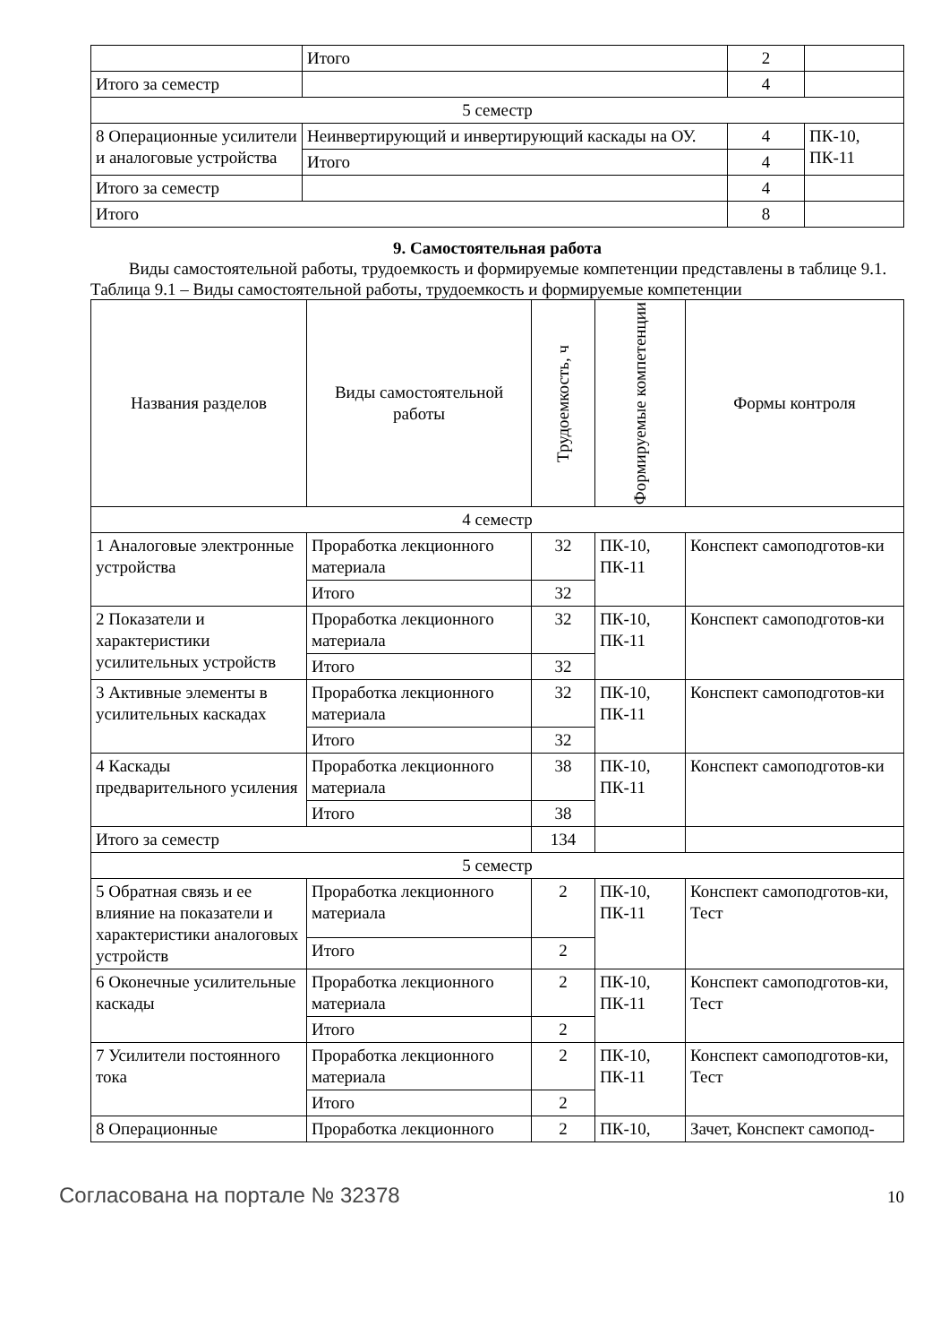| | Итого | 2 | |
| Итого за семестр | | 4 | |
| 5 семестр | | | |
| 8 Операционные усилители и аналоговые устройства | Неинвертирующий и инвертирующий каскады на ОУ. | 4 | ПК-10, ПК-11 |
| | Итого | 4 | |
| Итого за семестр | | 4 | |
| Итого | | 8 | |
9. Самостоятельная работа
Виды самостоятельной работы, трудоемкость и формируемые компетенции представлены в таблице 9.1.
Таблица 9.1 – Виды самостоятельной работы, трудоемкость и формируемые компетенции
| Названия разделов | Виды самостоятельной работы | Трудоемкость, ч | Формируемые компетенции | Формы контроля |
| --- | --- | --- | --- | --- |
| 4 семестр | | | | |
| 1 Аналоговые электронные устройства | Проработка лекционного материала | 32 | ПК-10, ПК-11 | Конспект самоподготов-ки |
| | Итого | 32 | | |
| 2 Показатели и характеристики усилительных устройств | Проработка лекционного материала | 32 | ПК-10, ПК-11 | Конспект самоподготов-ки |
| | Итого | 32 | | |
| 3 Активные элементы в усилительных каскадах | Проработка лекционного материала | 32 | ПК-10, ПК-11 | Конспект самоподготов-ки |
| | Итого | 32 | | |
| 4 Каскады предварительного усиления | Проработка лекционного материала | 38 | ПК-10, ПК-11 | Конспект самоподготов-ки |
| | Итого | 38 | | |
| Итого за семестр | | 134 | | |
| 5 семестр | | | | |
| 5 Обратная связь и ее влияние на показатели и характеристики аналоговых устройств | Проработка лекционного материала | 2 | ПК-10, ПК-11 | Конспект самоподготов-ки, Тест |
| | Итого | 2 | | |
| 6 Оконечные усилительные каскады | Проработка лекционного материала | 2 | ПК-10, ПК-11 | Конспект самоподготов-ки, Тест |
| | Итого | 2 | | |
| 7 Усилители постоянного тока | Проработка лекционного материала | 2 | ПК-10, ПК-11 | Конспект самоподготов-ки, Тест |
| | Итого | 2 | | |
| 8 Операционные | Проработка лекционного | 2 | ПК-10, | Зачет, Конспект самопод- |
Согласована на портале № 32378 10